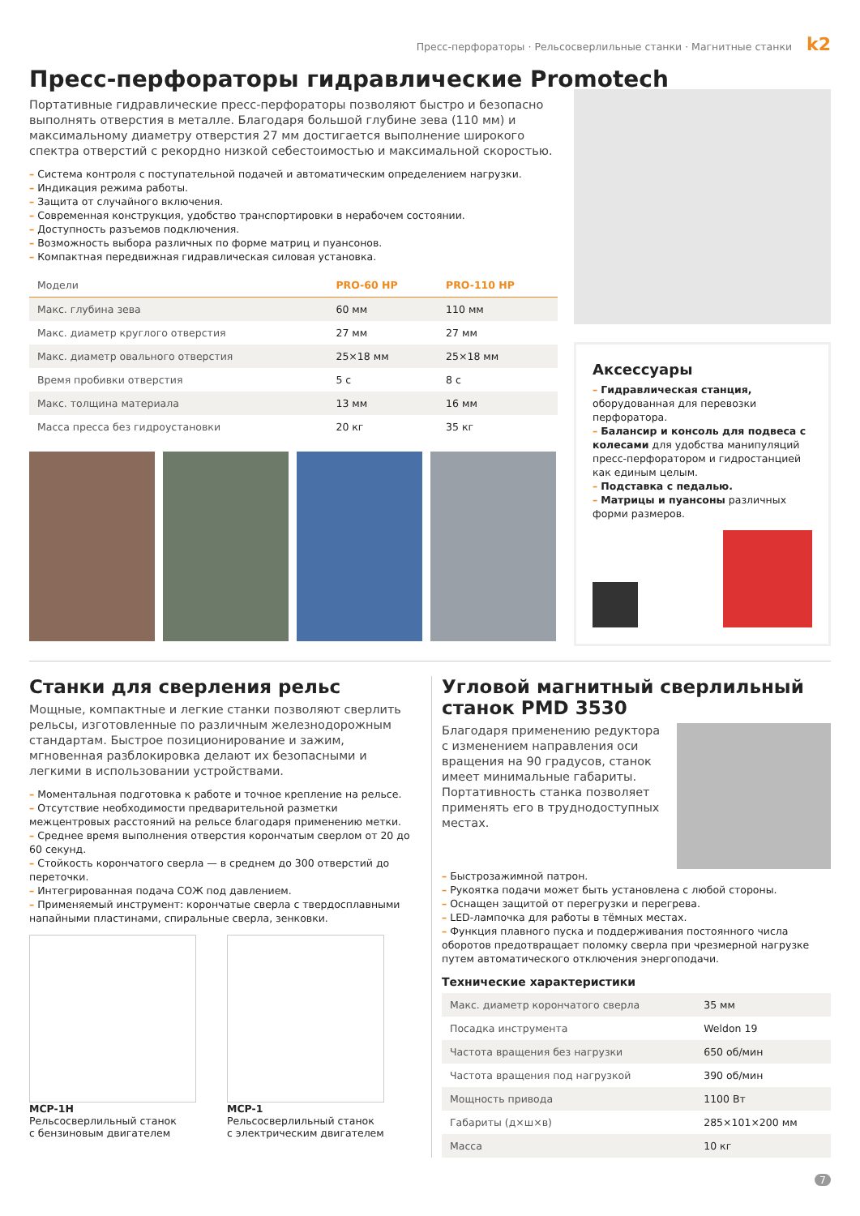Пресс-перфораторы · Рельсосверлильные станки · Магнитные станки k2
Пресс-перфораторы гидравлические Promotech
Портативные гидравлические пресс-перфораторы позволяют быстро и безопасно выполнять отверстия в металле. Благодаря большой глубине зева (110 мм) и максимальному диаметру отверстия 27 мм достигается выполнение широкого спектра отверстий с рекордно низкой себестоимостью и максимальной скоростью.
– Система контроля с поступательной подачей и автоматическим определением нагрузки.
– Индикация режима работы.
– Защита от случайного включения.
– Современная конструкция, удобство транспортировки в нерабочем состоянии.
– Доступность разъемов подключения.
– Возможность выбора различных по форме матриц и пуансонов.
– Компактная передвижная гидравлическая силовая установка.
| Модели | PRO-60 HP | PRO-110 HP |
| --- | --- | --- |
| Макс. глубина зева | 60 мм | 110 мм |
| Макс. диаметр круглого отверстия | 27 мм | 27 мм |
| Макс. диаметр овального отверстия | 25×18 мм | 25×18 мм |
| Время пробивки отверстия | 5 с | 8 с |
| Макс. толщина материала | 13 мм | 16 мм |
| Масса пресса без гидроустановки | 20 кг | 35 кг |
Аксессуары
– Гидравлическая станция, оборудованная для перевозки перфоратора.
– Балансир и консоль для подвеса с колесами для удобства манипуляций пресс-перфоратором и гидростанцией как единым целым.
– Подставка с педалью.
– Матрицы и пуансоны различных форми размеров.
Станки для сверления рельс
Мощные, компактные и легкие станки позволяют сверлить рельсы, изготовленные по различным железнодорожным стандартам. Быстрое позиционирование и зажим, мгновенная разблокировка делают их безопасными и легкими в использовании устройствами.
– Моментальная подготовка к работе и точное крепление на рельсе.
– Отсутствие необходимости предварительной разметки межцентровых расстояний на рельсе благодаря применению метки.
– Среднее время выполнения отверстия корончатым сверлом от 20 до 60 секунд.
– Стойкость корончатого сверла — в среднем до 300 отверстий до переточки.
– Интегрированная подача СОЖ под давлением.
– Применяемый инструмент: корончатые сверла с твердосплавными напайными пластинами, спиральные сверла, зенковки.
MCP-1H
Рельсосверлильный станок
с бензиновым двигателем
MCP-1
Рельсосверлильный станок
с электрическим двигателем
Угловой магнитный сверлильный станок PMD 3530
Благодаря применению редуктора с изменением направления оси вращения на 90 градусов, станок имеет минимальные габариты. Портативность станка позволяет применять его в труднодоступных местах.
– Быстрозажимной патрон.
– Рукоятка подачи может быть установлена с любой стороны.
– Оснащен защитой от перегрузки и перегрева.
– LED-лампочка для работы в тёмных местах.
– Функция плавного пуска и поддерживания постоянного числа оборотов предотвращает поломку сверла при чрезмерной нагрузке путем автоматического отключения энергоподачи.
Технические характеристики
| Макс. диаметр корончатого сверла | 35 мм |
| Посадка инструмента | Weldon 19 |
| Частота вращения без нагрузки | 650 об/мин |
| Частота вращения под нагрузкой | 390 об/мин |
| Мощность привода | 1100 Вт |
| Габариты (д×ш×в) | 285×101×200 мм |
| Масса | 10 кг |
7